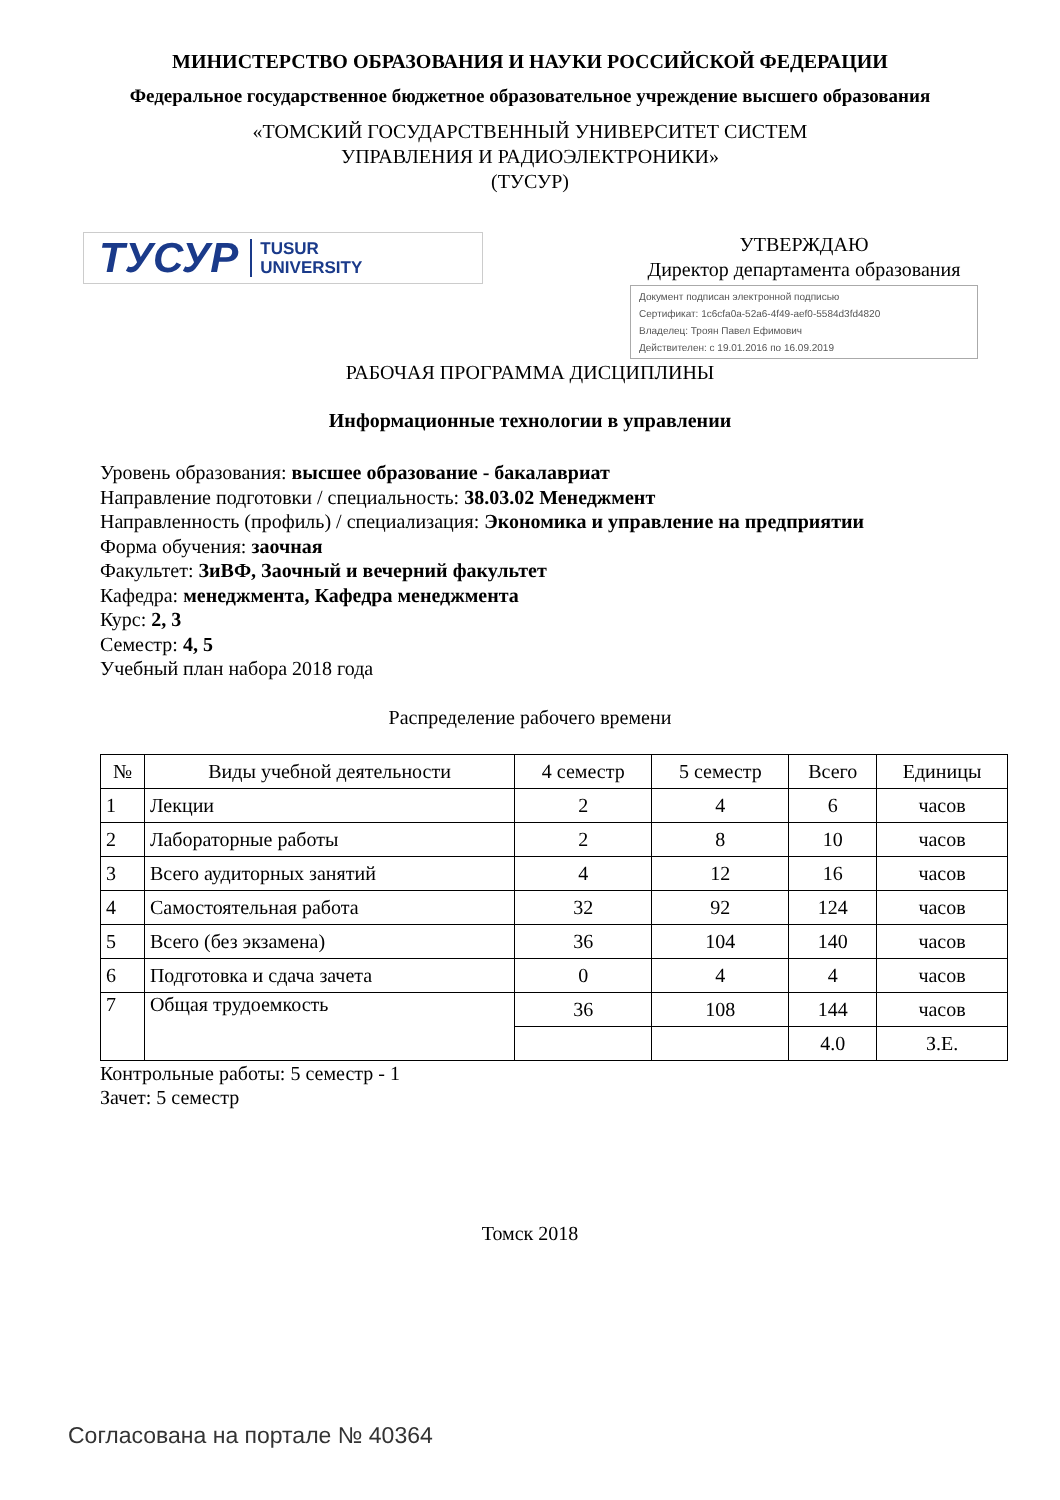МИНИСТЕРСТВО ОБРАЗОВАНИЯ И НАУКИ РОССИЙСКОЙ ФЕДЕРАЦИИ
Федеральное государственное бюджетное образовательное учреждение высшего образования
«ТОМСКИЙ ГОСУДАРСТВЕННЫЙ УНИВЕРСИТЕТ СИСТЕМ
УПРАВЛЕНИЯ И РАДИОЭЛЕКТРОНИКИ»
(ТУСУР)
ТУСУР TUSUR
UNIVERSITY
УТВЕРЖДАЮ
Директор департамента образования
Документ подписан электронной подписью
Сертификат: 1c6cfa0a-52a6-4f49-aef0-5584d3fd4820
Владелец: Троян Павел Ефимович
Действителен: с 19.01.2016 по 16.09.2019
РАБОЧАЯ ПРОГРАММА ДИСЦИПЛИНЫ
Информационные технологии в управлении
Уровень образования: высшее образование - бакалавриат
Направление подготовки / специальность: 38.03.02 Менеджмент
Направленность (профиль) / специализация: Экономика и управление на предприятии
Форма обучения: заочная
Факультет: ЗиВФ, Заочный и вечерний факультет
Кафедра: менеджмента, Кафедра менеджмента
Курс: 2, 3
Семестр: 4, 5
Учебный план набора 2018 года
Распределение рабочего времени
| № | Виды учебной деятельности | 4 семестр | 5 семестр | Всего | Единицы |
| --- | --- | --- | --- | --- | --- |
| 1 | Лекции | 2 | 4 | 6 | часов |
| 2 | Лабораторные работы | 2 | 8 | 10 | часов |
| 3 | Всего аудиторных занятий | 4 | 12 | 16 | часов |
| 4 | Самостоятельная работа | 32 | 92 | 124 | часов |
| 5 | Всего (без экзамена) | 36 | 104 | 140 | часов |
| 6 | Подготовка и сдача зачета | 0 | 4 | 4 | часов |
| 7 | Общая трудоемкость | 36 | 108 | 144 | часов |
| | | | | 4.0 | З.Е. |
Контрольные работы: 5 семестр - 1
Зачет: 5 семестр
Томск 2018
Согласована на портале № 40364